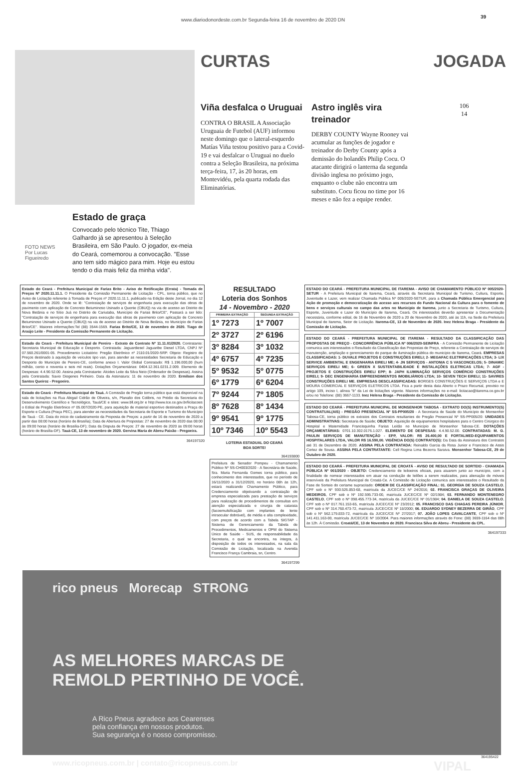www.diariodonordeste.com.br Segunda-feira 16 de novembro de 2020 DN
39
Estado de graça
Convocado pelo técnico Tite, Thiago Galhardo já se apresentou à Seleção Brasileira, em São Paulo. O jogador, ex-meia do Ceará, comemorou a convocação. "Esse ano tem sido mágico para mim. Hoje eu estou tendo o dia mais feliz da minha vida".
FOTO NEWS
Por Lucas Figueiredo
CURTAS
Viña desfalca o Uruguai
CONTRA O BRASIL A Associação Uruguaia de Futebol (AUF) informou neste domingo que o lateral-esquerdo Matías Viña testou positivo para a Covid-19 e vai desfalcar o Uruguai no duelo contra a Seleção Brasileira, na próxima terça-feira, 17, às 20 horas, em Montevidéu, pela quarta rodada das Eliminatórias.
.
Astro inglês vira treinador
DERBY COUNTY Wayne Rooney vai acumular as funções de jogador e treinador do Derby County após a demissão do holandês Philip Cocu. O atacante dirigirá o lanterna da segunda divisão inglesa no próximo jogo, enquanto o clube não encontra um substituto. Cocu ficou no time por 16 meses e não fez a equipe render.
JOGADA
106
14
Estado do Ceará - Prefeitura Municipal de Farias Brito - Aviso de Retificação (Errata) - Tomada de Preços Nº 2020.11.11.1. O Presidente da Comissão Permanente de Licitação - CPL, torna público, que no Aviso de Licitação referente à Tomada de Preços nº 2020.11.11.1, publicado na Edição deste Jornal, no dia 12 de novembro de 2020. Onde se lê: "Contratação de serviços de engenharia para execução das obras de pavimento com aplicação de Concreto Betuminoso Usinado a Quente (CBUQ) na via de acesso ao Distrito de Nova Betânia e no Sítio Juá no Distrito de Cariutaba, Município de Farias Brito/CE", Passará a ser lido: "Contratação de serviços de engenharia para execução das obras de pavimento com aplicação de Concreto Betuminoso Usinado a Quente (CBUQ) na via de acesso ao Distrito de Nova Betânia, no Município de Farias Brito/CE". Maiores informações:Tel (88) 3544-1569. Farias Brito/CE, 13 de novembro de 2020. Tiago de Araújo Leite - Presidente da Comissão Permanente de Licitação.
Estado do Ceará - Prefeitura Municipal de Pereiro - Extrato de Contrato Nº 11.11.01/2020. Contratante: Secretaria Municipal de Educação e Desporto. Contratada: Jaguardiesel Jaguaribe Diesel LTDA, CNPJ Nº 07.560.261/0001-05. Procedimento Licitatório: Pregão Eletrônico nº 2110.01/2020-SRP. Objeto: Registro de Preços destinado à aquisição de veículos tipo van, para atender as necessidades Secretaria de Educação e Desporto do Município de Pereiro-CE, conforme anexo I. Valor Global Contratado: R$ 1.196.000,00 (hum milhão, cento e noventa e seis mil reais). Dotações Orçamentárias: 0404.12.361.0231.2.009. Elemento de Despesas: 4.4.90.52.00. Assina pela Contratante: Alcides Leite da Silva Neto (Ordenador de Despesas). Assina pela Contratada: Savio Diogenes Pinheiro. Data da Assinatura: 11 de novembro de 2020. Ermilson dos Santos Queiroz - Pregoeiro.
Estado do Ceará - Prefeitura Municipal de Tauá. A Comissão de Pregão torna público que está disponível na sala de licitações na Rua Abigail Cidrão de Oliveira, s/n, Planalto dos Colibris, no Prédio da Secretaria do Desenvolvimento Científico e Tecnológico, Tauá/CE e sites: www.bll.org.br e http://www.tce.ce.gov.br/licitacoes o Edital de Pregão Eletrônico nº 05.007/2020-PE, para aquisição de material esportivo destinados a Praça do Esporte e Cultura (Praça PEC), para atender as necessidades da Secretaria de Esporte e Turismo do Município de Tauá - CE. Data do início de cadastramento da Proposta de Preços: a partir de 16 de novembro de 2020 a partir das 08:00 horas (horário de Brasília); Data de Abertura de Propostas: 27 de novembro de 2020 das 08:00 às 09:00 horas (horário de Brasília-DF); Data da Disputa de Preços: 27 de novembro de 2020 às 09:00 horas (horário de Brasília-DF). Tauá-CE, 13 de novembro de 2020. Gervina Maria de Abreu Paixão - Pregoeira.
364197320
RESULTADO
Loteria dos Sonhos
14 - Novembro - 2020
| PRIMEIRA EXTRAÇÃO | SEGUNDA EXTRAÇÃO |
| --- | --- |
| 1º 7273 | 1º 7007 |
| 2º 3727 | 2º 6196 |
| 3º 8284 | 3º 1032 |
| 4º 6757 | 4º 7235 |
| 5º 9532 | 5º 0775 |
| 6º 1779 | 6º 6204 |
| 7º 9244 | 7º 1805 |
| 8º 7628 | 8º 1434 |
| 9º 9541 | 9º 1775 |
| 10º 7346 | 10º 5543 |
LOTERIA ESTADUAL DO CEARÁ
BOA SORTE!
364193800
Prefeitura de Senador Pompeu - Chamamento Público Nº SS-CH003/2020 - A Secretária de Saúde, Sra. Maria Fernanda Gomes torna público, para conhecimento dos interessados, que no período de 16/11/2020 a 31/12/2020, no horário 08h às 12h, estará realizando Chamamento Público, para Credenciamento objetivando a contratação de empresa especializada para prestação de serviços para realização de procedimentos de consultas em atenção especializada e cirurgia de catarata (facoemulsificação com implantes de lente intraocular dobrável), de média e alta complexidade, com preços de acordo com a Tabela SIGTAP - Sistema de Gerenciamento da Tabela de Procedimentos, Medicamentos e OPM do Sistema Único de Saúde - SUS, de responsabilidade da Secretaria, o qual se encontra, na íntegra, à disposição de todos os interessados, na sala da Comissão de Licitação, localizada na Avenida Francisco França Cambraia, sn, Centro.
364197299
ESTADO DO CEARÁ - PREFEITURA MUNICIPAL DE ITAREMA - AVISO DE CHAMAMENTO PÚBLICO Nº 005/2020-SETUR - A Prefeitura Municipal de Itarema, Ceará, através da Secretaria Municipal de Turismo, Cultura, Esporte, Juventude e Lazer, vem realizar Chamada Pública Nº 005/2020-SETUR, para a Chamada Pública Emergencial para Ação de promoção e democratização do acesso aos recursos do Fundo Nacional da Cultura para o fomento de bens e serviços culturais no campo das artes no Município de Itarema, junto a Secretaria de Turismo, Cultura, Esporte, Juventude e Lazer do Município de Itarema, Ceará. Os interessados deverão apresentar a Documentação necessária, conforme edital, de 16 de Novembro de 2020 a 20 de Novembro de 2020, até às 11h, na Sede da Prefeitura Municipal de Itarema, Setor de Licitação. Itarema-CE, 13 de Novembro de 2020. Inez Helena Braga - Presidente da Comissão de Licitação.
ESTADO DO CEARÁ - PREFEITURA MUNICIPAL DE ITAREMA - RESULTADO DA CLASSIFICAÇÃO DAS PROPOSTAS DE PREÇO - CONCORRÊNCIA PÚBLICA Nº 006/2020-SEINFRA - A Comissão Permanente de Licitação comunica aos interessados o Resultado da Classificação das Propostas de Preço, referente a Contratação de serviços de manutenção, ampliação e gerenciamento do parque de iluminação pública do município de Itarema, Ceará. EMPRESAS CLASSIFICADAS: 1- DUVALE PROJETOS E CONSTRUÇÕES EIRELI; 2- MEGAFAC ELETRIFICAÇÕES LTDA; 3- LIX SERVICE AMBIENTAL E ENGENHARIA EIRELI ME; 4- JN SERVIÇOS - ANTONIA C S VASCONCELOS; 5- DINAMIC SERVIÇOS EIRELI ME; 6- GREEN X SUSTENTABILIDADE E INSTALAÇÕES ELETRICAS LTDA; 7- AGF - PROJETOS E CONSTRUÇÕES EIRELI EPP; 8- JAPH ILUMINAÇÃO SERVIÇOS COMÉRCIO CONSTRUÇÕES EIRELI; 9- DEC ENGENHARIA EMPREENDIMENTOS IMOBILIÁRIOS LTDA; 10- SEVEN TECH EIRELI; 11- SAVIRES CONSTRUÇÕES EIRELI ME. EMPRESAS DESCLASSIFICADAS: BORGES CONSTRUÇÕES E SERVIÇOS LTDA e E MOURA COMERCIAL E SERVIÇOS ELETRICOS LTDA. Fica a partir desta data Aberto o Prazo Recursal, previsto no artigo 109, inciso I, alínea "b" da Lei de licitações vigente. Maiores informações no e-mail: licitacao@itarema.ce.gov.br e/ou no Telefone: (88) 3667-1133. Inez Helena Braga - Presidente da Comissão de Licitação.
ESTADO DO CEARÁ - PREFEITURA MUNICIPAL DE MONSENHOR TABOSA - EXTRATO DO(S) INSTRUMENTO(S) CONTRATUAL(AIS) - PREGÃO PRESENCIAL Nº SS-PP005/20 - A Secretaria de Saúde do Município de Monsenhor Tabosa-CE, torna público os extratos dos Contratos resultantes do Pregão Presencial Nº SS-PP005/20: UNIDADES ADMINISTRATIVAS: Secretaria de Saúde; OBJETO: Aquisição de equipamentos hospitalares para o Centro Cirúrgico do Hospital e Maternidade Francisquinha Farias Leitão no Município de Monsenhor Tabosa-CE. DOTAÇÕES ORÇAMENTÁRIAS: 0701.10.302.0176.1.027. ELEMENTO DE DESPESAS: 4.4.90.52.00. CONTRATADAS: M. G. PAULIN SERVIÇOS DE MANUTENÇÃO - EPP, VALOR: R$ 26.400,00 E FORTALMED-EQUIPAMENTOS HOSPITALARES LTDA, VALOR R$ 16.590,00. VIGÊNCIA DO(S) CONTRATO(S): Da Data da Assinatura dos Contratos até 31 de Dezembro de 2020. ASSINA PELA CONTRATADA: Reinaldo Garcia da Rosa Junior e Francisco de Assis Cortez de Sousa. ASSINA PELA CONTRATANTE: Cell Regina Lima Bezerra Saraiva. Monsenhor Tabosa-CE, 29 de Outubro de 2020.
ESTADO DO CEARÁ - PREFEITURA MUNICIPAL DE CROATÁ - AVISO DE RESULTADO DE SORTEIO - CHAMADA PÚBLICA Nº 001/2020 - OBJETO: Credenciamento de leiloeiros oficiais, para atuarem junto ao município, com a finalidade de nomear interessados em atuar na condução de leilões a serem realizados, para alienação de móveis inservíveis da Prefeitura Municipal de Croatá-Ce. A Comissão de Licitação comunica aos interessados o Resultado da Fase de Sorteio do certame supracitado: ORDEM DE CLASSIFICAÇÃO FINAL: 01. GEORGIA DE SOUZA CASTELO, CPF sob o Nº 930.526.853-68, matrícula da JUCEC/CE Nº 24/2016; 02. FRANCISCA GRAÇAS DE OLIVEIRA MEDEIROS, CPF sob o Nº 192.595.733-00, matrícula JUCEC/CE Nº 02/1984; 03. FERNANDO MONTENEGRO CASTELO, CPF sob o Nº 098.455.773-34, matrícula da JUCEC/CE Nº 01/1984; 04. DANIELA DE SOUZA CASTELO, CPF sob o Nº 017.761.153-65, matrícula JUCEC/CE Nº 23/2012; 05. FRANCISCO DAS CHAGAS PEREIRA JÚNIOR, CPF sob o Nº 314.768.473-72, matrícula JUCEC/CE Nº 18/2000; 06. EDUARDO SYDNEY BEZERRA DE GIRÃO, CPF sob o Nº 562.179.833-72, matrícula da JUCEC/CE Nº 27/2017; 07. JOÃO LOPES CAVALCANTE, CPF sob o Nº 141.411.163-00, matrícula JUCEC/CE Nº 10/2004. Para maiores informações através do Fone: (88) 3659-1164 das 08h às 12h. À Comissão. Croatá/CE, 13 de Novembro de 2020. Francisca Silva de Abreu - Presidente da CPL.
364197333
rico pneus Morecap STRONG
AS MELHORES MARCAS DE
REMOLD PERTINHO DE VOCÊ.
A Rico Pneus agradece aos Cearenses
pela confiança em nossos produtos.
Sua segurança é o nosso compromisso.
www.ricopneus.com.br | contato@ricopneus.com.br VIPAL
364195422